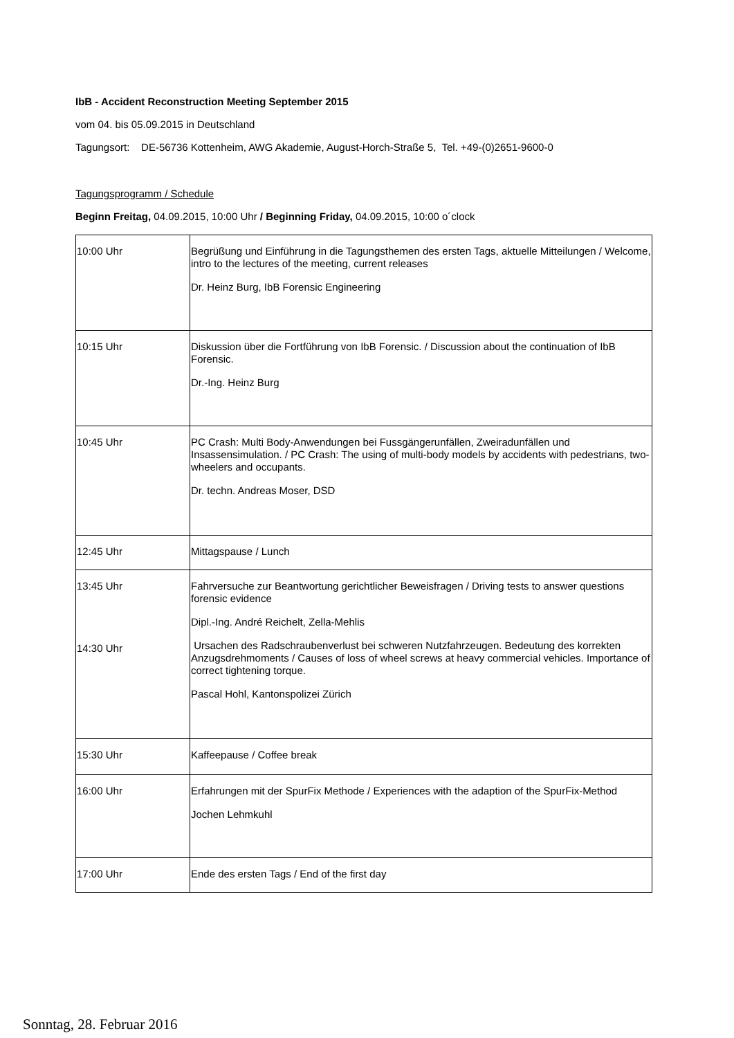IbB - Accident Reconstruction Meeting September 2015
vom 04. bis 05.09.2015 in Deutschland
Tagungsort: DE-56736 Kottenheim, AWG Akademie, August-Horch-Straße 5, Tel. +49-(0)2651-9600-0
Tagungsprogramm / Schedule
Beginn Freitag, 04.09.2015, 10:00 Uhr / Beginning Friday, 04.09.2015, 10:00 o´clock
| 10:00 Uhr | Begrüßung und Einführung in die Tagungsthemen des ersten Tags, aktuelle Mitteilungen / Welcome, intro to the lectures of the meeting, current releases Dr. Heinz Burg, IbB Forensic Engineering |
| 10:15 Uhr | Diskussion über die Fortführung von IbB Forensic. / Discussion about the continuation of IbB Forensic. Dr.-Ing. Heinz Burg |
| 10:45 Uhr | PC Crash: Multi Body-Anwendungen bei Fussgängerunfällen, Zweiradunfällen und Insassensimulation. / PC Crash: The using of multi-body models by accidents with pedestrians, two-wheelers and occupants. Dr. techn. Andreas Moser, DSD |
| 12:45 Uhr | Mittagspause / Lunch |
| 13:45 Uhr 14:30 Uhr | Fahrversuche zur Beantwortung gerichtlicher Beweisfragen / Driving tests to answer questions forensic evidence Dipl.-Ing. André Reichelt, Zella-Mehlis Ursachen des Radschraubenverlust bei schweren Nutzfahrzeugen. Bedeutung des korrekten Anzugsdrehmoments / Causes of loss of wheel screws at heavy commercial vehicles. Importance of correct tightening torque. Pascal Hohl, Kantonspolizei Zürich |
| 15:30 Uhr | Kaffeepause / Coffee break |
| 16:00 Uhr | Erfahrungen mit der SpurFix Methode / Experiences with the adaption of the SpurFix-Method Jochen Lehmkuhl |
| 17:00 Uhr | Ende des ersten Tags / End of the first day |
Sonntag, 28. Februar 2016